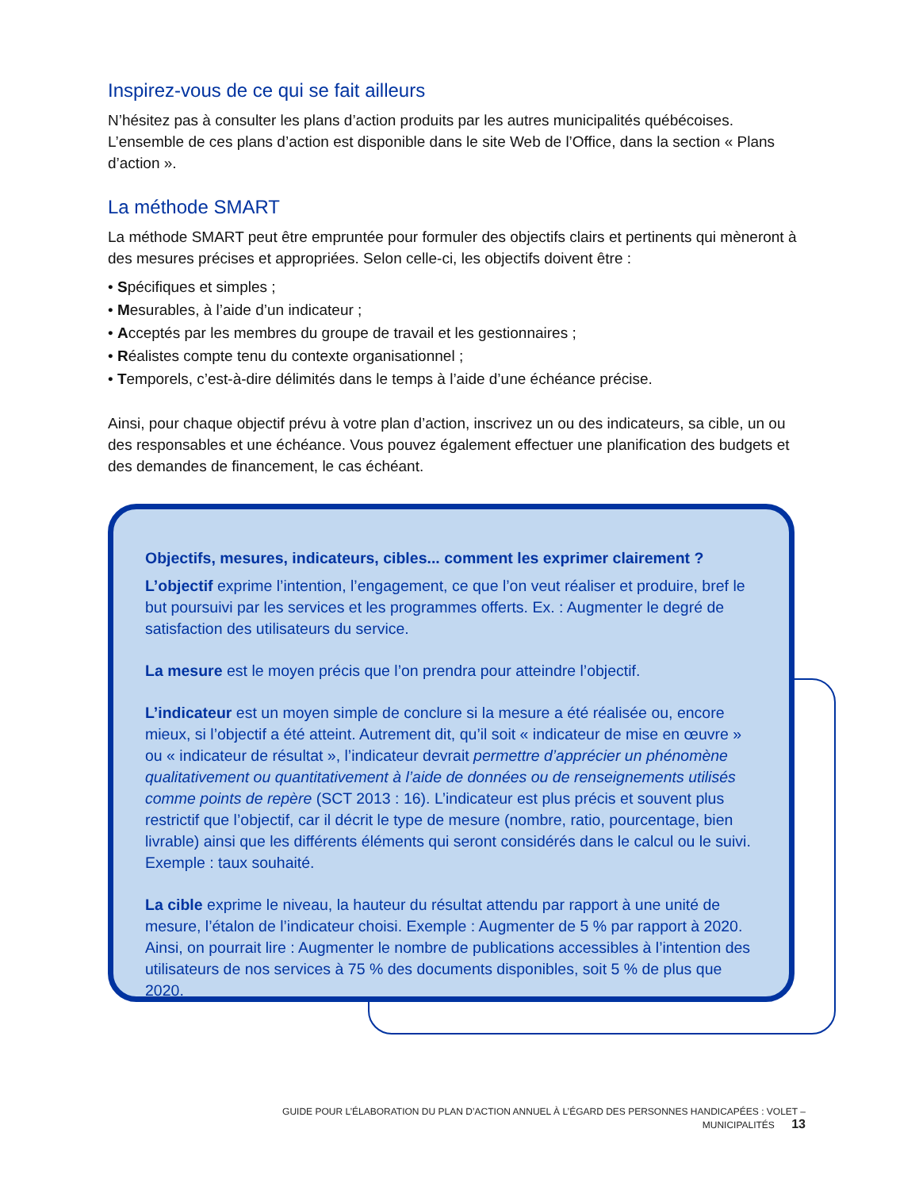Inspirez-vous de ce qui se fait ailleurs
N’hésitez pas à consulter les plans d’action produits par les autres municipalités québécoises. L’ensemble de ces plans d’action est disponible dans le site Web de l’Office, dans la section « Plans d’action ».
La méthode SMART
La méthode SMART peut être empruntée pour formuler des objectifs clairs et pertinents qui mèneront à des mesures précises et appropriées. Selon celle-ci, les objectifs doivent être :
• Spécifiques et simples ;
• Mesurables, à l’aide d’un indicateur ;
• Acceptés par les membres du groupe de travail et les gestionnaires ;
• Réalistes compte tenu du contexte organisationnel ;
• Temporels, c’est-à-dire délimités dans le temps à l’aide d’une échéance précise.
Ainsi, pour chaque objectif prévu à votre plan d’action, inscrivez un ou des indicateurs, sa cible, un ou des responsables et une échéance. Vous pouvez également effectuer une planification des budgets et des demandes de financement, le cas échéant.
Objectifs, mesures, indicateurs, cibles... comment les exprimer clairement ?
L’objectif exprime l’intention, l’engagement, ce que l’on veut réaliser et produire, bref le but poursuivi par les services et les programmes offerts. Ex. : Augmenter le degré de satisfaction des utilisateurs du service.
La mesure est le moyen précis que l’on prendra pour atteindre l’objectif.
L’indicateur est un moyen simple de conclure si la mesure a été réalisée ou, encore mieux, si l’objectif a été atteint. Autrement dit, qu’il soit « indicateur de mise en œuvre » ou « indicateur de résultat », l’indicateur devrait permettre d’apprécier un phénomène qualitativement ou quantitativement à l’aide de données ou de renseignements utilisés comme points de repère (SCT 2013 : 16). L’indicateur est plus précis et souvent plus restrictif que l’objectif, car il décrit le type de mesure (nombre, ratio, pourcentage, bien livrable) ainsi que les différents éléments qui seront considérés dans le calcul ou le suivi. Exemple : taux souhaité.
La cible exprime le niveau, la hauteur du résultat attendu par rapport à une unité de mesure, l’étalon de l’indicateur choisi. Exemple : Augmenter de 5 % par rapport à 2020. Ainsi, on pourrait lire : Augmenter le nombre de publications accessibles à l’intention des utilisateurs de nos services à 75 % des documents disponibles, soit 5 % de plus que 2020.
GUIDE POUR L’ÉLABORATION DU PLAN D’ACTION ANNUEL À L’ÉGARD DES PERSONNES HANDICAPÉES : VOLET – MUNICIPALITÉS 13